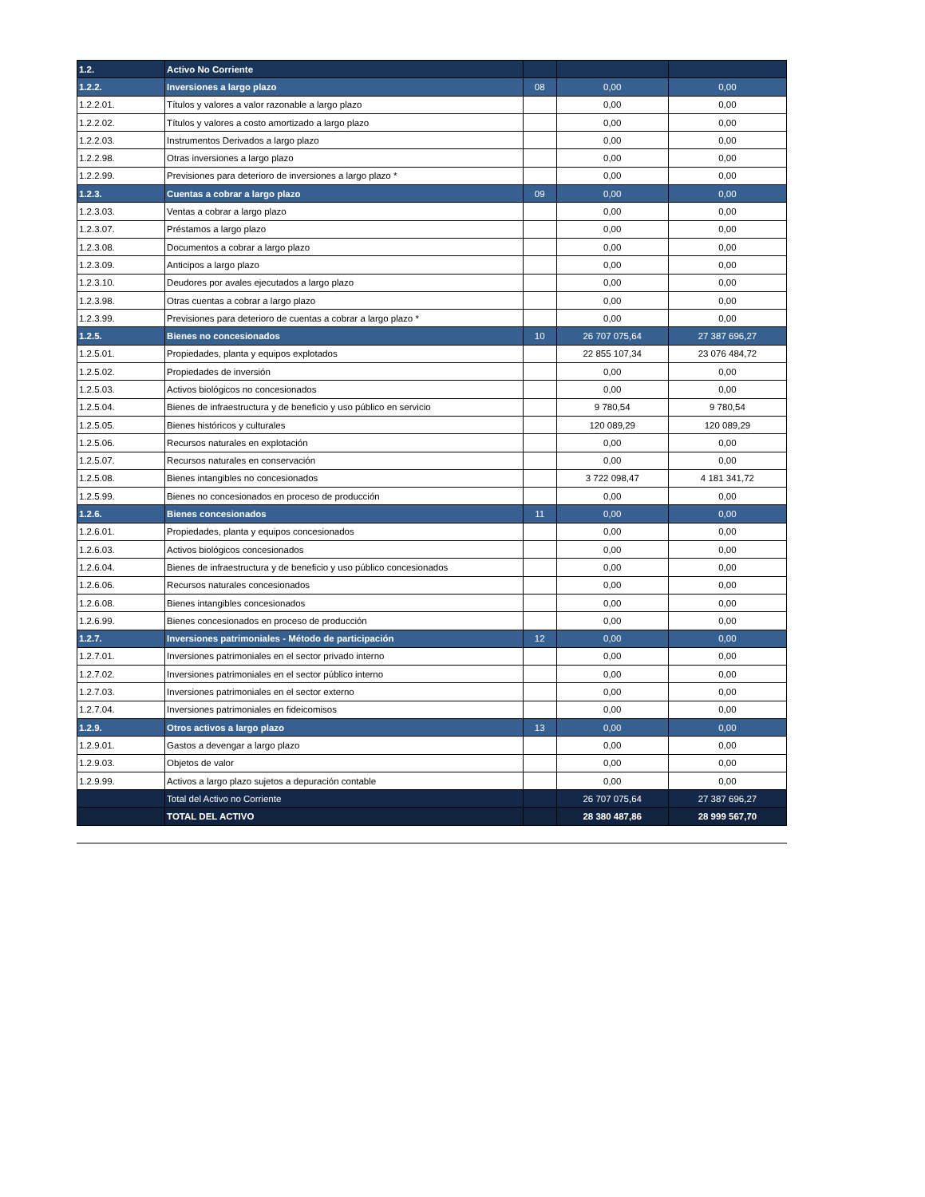| 1.2. | Activo No Corriente | | | |
| 1.2.2. | Inversiones a largo plazo | 08 | 0,00 | 0,00 |
| 1.2.2.01. | Títulos y valores a valor razonable a largo plazo | | 0,00 | 0,00 |
| 1.2.2.02. | Títulos y valores a costo amortizado a largo plazo | | 0,00 | 0,00 |
| 1.2.2.03. | Instrumentos Derivados a largo plazo | | 0,00 | 0,00 |
| 1.2.2.98. | Otras inversiones a largo plazo | | 0,00 | 0,00 |
| 1.2.2.99. | Previsiones para deterioro de inversiones a largo plazo * | | 0,00 | 0,00 |
| 1.2.3. | Cuentas a cobrar a largo plazo | 09 | 0,00 | 0,00 |
| 1.2.3.03. | Ventas a cobrar a largo plazo | | 0,00 | 0,00 |
| 1.2.3.07. | Préstamos a largo plazo | | 0,00 | 0,00 |
| 1.2.3.08. | Documentos a cobrar a largo plazo | | 0,00 | 0,00 |
| 1.2.3.09. | Anticipos a largo plazo | | 0,00 | 0,00 |
| 1.2.3.10. | Deudores por avales ejecutados a largo plazo | | 0,00 | 0,00 |
| 1.2.3.98. | Otras cuentas a cobrar a largo plazo | | 0,00 | 0,00 |
| 1.2.3.99. | Previsiones para deterioro de cuentas a cobrar a largo plazo * | | 0,00 | 0,00 |
| 1.2.5. | Bienes no concesionados | 10 | 26 707 075,64 | 27 387 696,27 |
| 1.2.5.01. | Propiedades, planta y equipos explotados | | 22 855 107,34 | 23 076 484,72 |
| 1.2.5.02. | Propiedades de inversión | | 0,00 | 0,00 |
| 1.2.5.03. | Activos biológicos no concesionados | | 0,00 | 0,00 |
| 1.2.5.04. | Bienes de infraestructura y de beneficio y uso público en servicio | | 9 780,54 | 9 780,54 |
| 1.2.5.05. | Bienes históricos y culturales | | 120 089,29 | 120 089,29 |
| 1.2.5.06. | Recursos naturales en explotación | | 0,00 | 0,00 |
| 1.2.5.07. | Recursos naturales en conservación | | 0,00 | 0,00 |
| 1.2.5.08. | Bienes intangibles no concesionados | | 3 722 098,47 | 4 181 341,72 |
| 1.2.5.99. | Bienes no concesionados en proceso de producción | | 0,00 | 0,00 |
| 1.2.6. | Bienes concesionados | 11 | 0,00 | 0,00 |
| 1.2.6.01. | Propiedades, planta y equipos concesionados | | 0,00 | 0,00 |
| 1.2.6.03. | Activos biológicos concesionados | | 0,00 | 0,00 |
| 1.2.6.04. | Bienes de infraestructura y de beneficio y uso público concesionados | | 0,00 | 0,00 |
| 1.2.6.06. | Recursos naturales concesionados | | 0,00 | 0,00 |
| 1.2.6.08. | Bienes intangibles concesionados | | 0,00 | 0,00 |
| 1.2.6.99. | Bienes concesionados en proceso de producción | | 0,00 | 0,00 |
| 1.2.7. | Inversiones patrimoniales - Método de participación | 12 | 0,00 | 0,00 |
| 1.2.7.01. | Inversiones patrimoniales en el sector privado interno | | 0,00 | 0,00 |
| 1.2.7.02. | Inversiones patrimoniales en el sector público interno | | 0,00 | 0,00 |
| 1.2.7.03. | Inversiones patrimoniales en el sector externo | | 0,00 | 0,00 |
| 1.2.7.04. | Inversiones patrimoniales en fideicomisos | | 0,00 | 0,00 |
| 1.2.9. | Otros activos a largo plazo | 13 | 0,00 | 0,00 |
| 1.2.9.01. | Gastos a devengar a largo plazo | | 0,00 | 0,00 |
| 1.2.9.03. | Objetos de valor | | 0,00 | 0,00 |
| 1.2.9.99. | Activos a largo plazo sujetos a depuración contable | | 0,00 | 0,00 |
| | Total del Activo no Corriente | | 26 707 075,64 | 27 387 696,27 |
| | TOTAL DEL ACTIVO | | 28 380 487,86 | 28 999 567,70 |